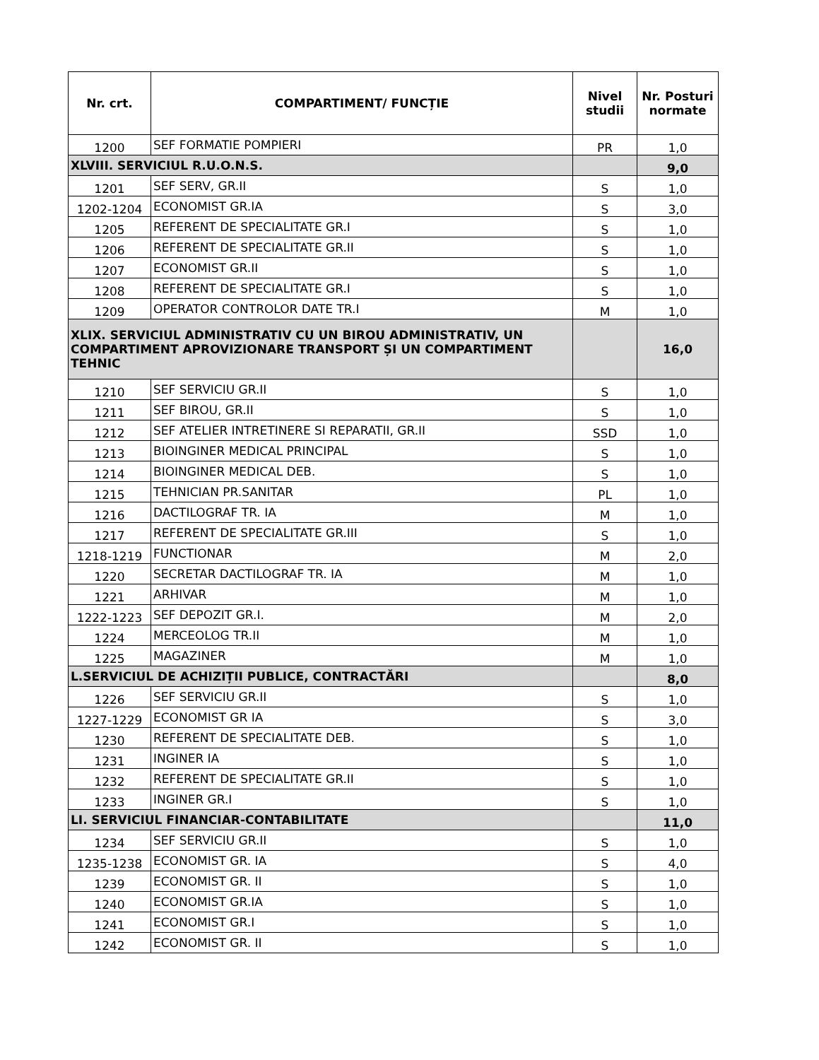| Nr. crt. | COMPARTIMENT/ FUNCȚIE | Nivel studii | Nr. Posturi normate |
| --- | --- | --- | --- |
| 1200 | SEF FORMATIE POMPIERI | PR | 1,0 |
| XLVIII. SERVICIUL R.U.O.N.S. | | | 9,0 |
| 1201 | SEF SERV, GR.II | S | 1,0 |
| 1202-1204 | ECONOMIST GR.IA | S | 3,0 |
| 1205 | REFERENT DE SPECIALITATE GR.I | S | 1,0 |
| 1206 | REFERENT DE SPECIALITATE GR.II | S | 1,0 |
| 1207 | ECONOMIST GR.II | S | 1,0 |
| 1208 | REFERENT DE SPECIALITATE GR.I | S | 1,0 |
| 1209 | OPERATOR CONTROLOR DATE TR.I | M | 1,0 |
| XLIX. SERVICIUL ADMINISTRATIV CU UN BIROU ADMINISTRATIV, UN COMPARTIMENT APROVIZIONARE TRANSPORT ȘI UN COMPARTIMENT TEHNIC | | | 16,0 |
| 1210 | SEF SERVICIU GR.II | S | 1,0 |
| 1211 | SEF BIROU, GR.II | S | 1,0 |
| 1212 | SEF ATELIER INTRETINERE SI REPARATII, GR.II | SSD | 1,0 |
| 1213 | BIOINGINER MEDICAL PRINCIPAL | S | 1,0 |
| 1214 | BIOINGINER MEDICAL DEB. | S | 1,0 |
| 1215 | TEHNICIAN PR.SANITAR | PL | 1,0 |
| 1216 | DACTILOGRAF TR. IA | M | 1,0 |
| 1217 | REFERENT DE SPECIALITATE GR.III | S | 1,0 |
| 1218-1219 | FUNCTIONAR | M | 2,0 |
| 1220 | SECRETAR DACTILOGRAF TR. IA | M | 1,0 |
| 1221 | ARHIVAR | M | 1,0 |
| 1222-1223 | SEF DEPOZIT GR.I. | M | 2,0 |
| 1224 | MERCEOLOG TR.II | M | 1,0 |
| 1225 | MAGAZINER | M | 1,0 |
| L.SERVICIUL DE ACHIZIȚII PUBLICE, CONTRACTĂRI | | | 8,0 |
| 1226 | SEF SERVICIU GR.II | S | 1,0 |
| 1227-1229 | ECONOMIST GR IA | S | 3,0 |
| 1230 | REFERENT DE SPECIALITATE DEB. | S | 1,0 |
| 1231 | INGINER IA | S | 1,0 |
| 1232 | REFERENT DE SPECIALITATE GR.II | S | 1,0 |
| 1233 | INGINER GR.I | S | 1,0 |
| LI. SERVICIUL FINANCIAR-CONTABILITATE | | | 11,0 |
| 1234 | SEF SERVICIU GR.II | S | 1,0 |
| 1235-1238 | ECONOMIST GR. IA | S | 4,0 |
| 1239 | ECONOMIST GR. II | S | 1,0 |
| 1240 | ECONOMIST GR.IA | S | 1,0 |
| 1241 | ECONOMIST GR.I | S | 1,0 |
| 1242 | ECONOMIST GR. II | S | 1,0 |